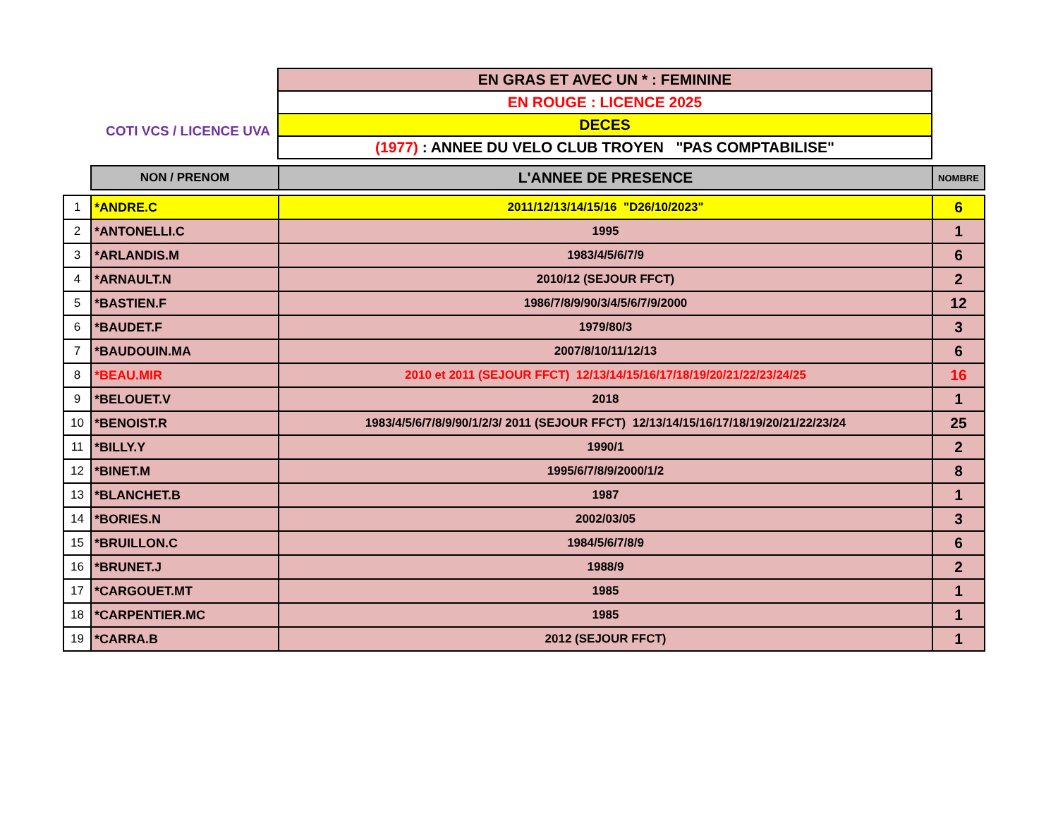COTI VCS / LICENCE UVA
| EN GRAS ET AVEC UN * : FEMININE |
| EN ROUGE : LICENCE 2025 |
| DECES |
| (1977) : ANNEE DU VELO CLUB TROYEN "PAS COMPTABILISE" |
| | NON / PRENOM | L'ANNEE DE PRESENCE | NOMBRE |
| 1 | *ANDRE.C | 2011/12/13/14/15/16 "D26/10/2023" | 6 |
| 2 | *ANTONELLI.C | 1995 | 1 |
| 3 | *ARLANDIS.M | 1983/4/5/6/7/9 | 6 |
| 4 | *ARNAULT.N | 2010/12 (SEJOUR FFCT) | 2 |
| 5 | *BASTIEN.F | 1986/7/8/9/90/3/4/5/6/7/9/2000 | 12 |
| 6 | *BAUDET.F | 1979/80/3 | 3 |
| 7 | *BAUDOUIN.MA | 2007/8/10/11/12/13 | 6 |
| 8 | *BEAU.MIR | 2010 et 2011 (SEJOUR FFCT) 12/13/14/15/16/17/18/19/20/21/22/23/24/25 | 16 |
| 9 | *BELOUET.V | 2018 | 1 |
| 10 | *BENOIST.R | 1983/4/5/6/7/8/9/90/1/2/3/ 2011 (SEJOUR FFCT) 12/13/14/15/16/17/18/19/20/21/22/23/24 | 25 |
| 11 | *BILLY.Y | 1990/1 | 2 |
| 12 | *BINET.M | 1995/6/7/8/9/2000/1/2 | 8 |
| 13 | *BLANCHET.B | 1987 | 1 |
| 14 | *BORIES.N | 2002/03/05 | 3 |
| 15 | *BRUILLON.C | 1984/5/6/7/8/9 | 6 |
| 16 | *BRUNET.J | 1988/9 | 2 |
| 17 | *CARGOUET.MT | 1985 | 1 |
| 18 | *CARPENTIER.MC | 1985 | 1 |
| 19 | *CARRA.B | 2012 (SEJOUR FFCT) | 1 |